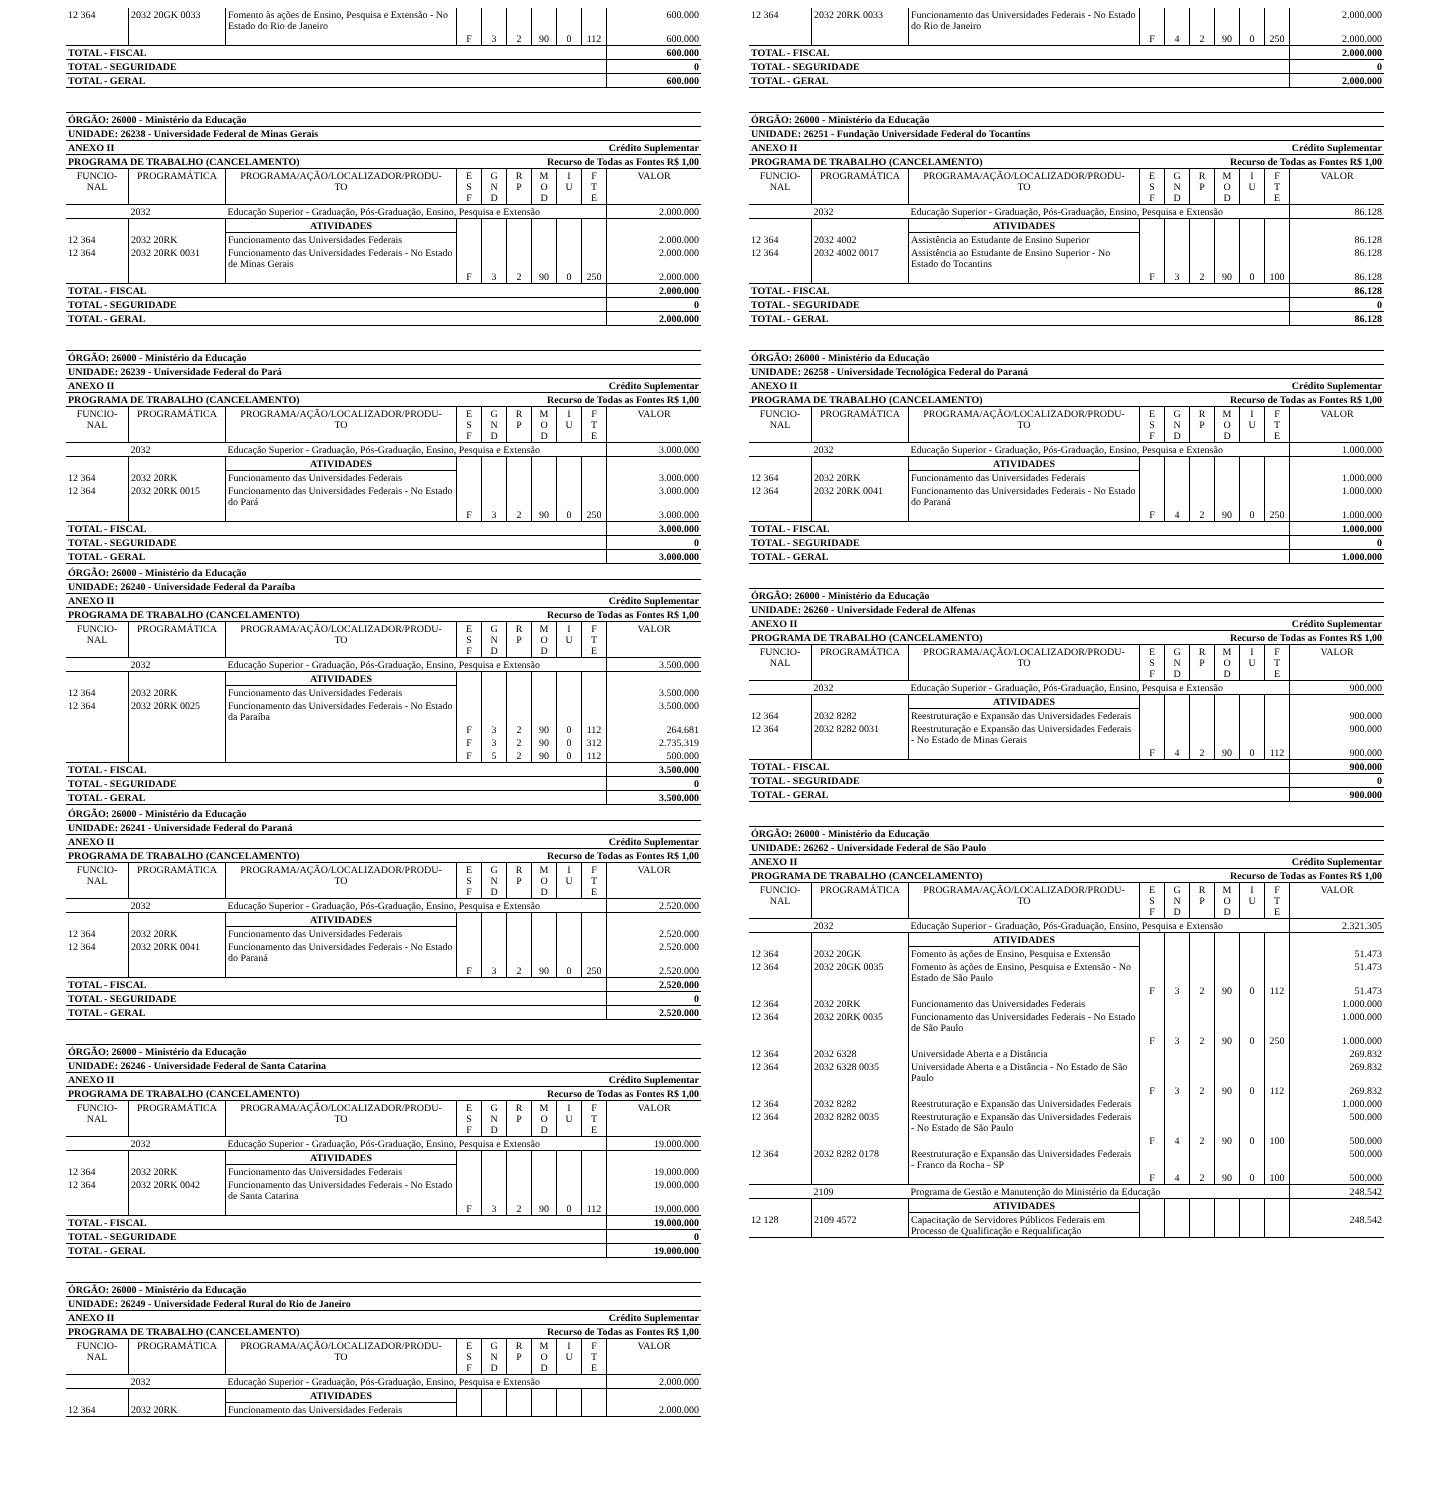| 12 364 | 2032 20GK 0033 | Fomento às ações de Ensino, Pesquisa e Extensão - No Estado do Rio de Janeiro | | | | | | | 600.000 |
| | | | F | 3 | 2 | 90 | 0 | 112 | 600.000 |
| TOTAL - FISCAL | | | | | | | | | 600.000 |
| TOTAL - SEGURIDADE | | | | | | | | | 0 |
| TOTAL - GERAL | | | | | | | | | 600.000 |
ÓRGÃO: 26000 - Ministério da Educação
UNIDADE: 26238 - Universidade Federal de Minas Gerais
ANEXO II Crédito Suplementar
PROGRAMA DE TRABALHO (CANCELAMENTO) Recurso de Todas as Fontes R$ 1,00
| FUNCIO- NAL | PROGRAMÁTICA | PROGRAMA/AÇÃO/LOCALIZADOR/PRODU- TO | E S F | G N D | R P | M O D | I U | F T E | VALOR |
| --- | --- | --- | --- | --- | --- | --- | --- | --- | --- |
| | 2032 | Educação Superior - Graduação, Pós-Graduação, Ensino, Pesquisa e Extensão | | | | | | | 2.000.000 |
| | | ATIVIDADES | | | | | | | |
| 12 364 | 2032 20RK | Funcionamento das Universidades Federais | | | | | | | 2.000.000 |
| 12 364 | 2032 20RK 0031 | Funcionamento das Universidades Federais - No Estado de Minas Gerais | | | | | | | 2.000.000 |
| | | | F | 3 | 2 | 90 | 0 | 250 | 2.000.000 |
| TOTAL - FISCAL | | | | | | | | | 2.000.000 |
| TOTAL - SEGURIDADE | | | | | | | | | 0 |
| TOTAL - GERAL | | | | | | | | | 2.000.000 |
ÓRGÃO: 26000 - Ministério da Educação
UNIDADE: 26239 - Universidade Federal do Pará
ANEXO II Crédito Suplementar
PROGRAMA DE TRABALHO (CANCELAMENTO) Recurso de Todas as Fontes R$ 1,00
| FUNCIO- NAL | PROGRAMÁTICA | PROGRAMA/AÇÃO/LOCALIZADOR/PRODU- TO | E S F | G N D | R P | M O D | I U | F T E | VALOR |
| --- | --- | --- | --- | --- | --- | --- | --- | --- | --- |
| | 2032 | Educação Superior - Graduação, Pós-Graduação, Ensino, Pesquisa e Extensão | | | | | | | 3.000.000 |
| | | ATIVIDADES | | | | | | | |
| 12 364 | 2032 20RK | Funcionamento das Universidades Federais | | | | | | | 3.000.000 |
| 12 364 | 2032 20RK 0015 | Funcionamento das Universidades Federais - No Estado do Pará | | | | | | | 3.000.000 |
| | | | F | 3 | 2 | 90 | 0 | 250 | 3.000.000 |
| TOTAL - FISCAL | | | | | | | | | 3.000.000 |
| TOTAL - SEGURIDADE | | | | | | | | | 0 |
| TOTAL - GERAL | | | | | | | | | 3.000.000 |
ÓRGÃO: 26000 - Ministério da Educação
UNIDADE: 26240 - Universidade Federal da Paraíba
ANEXO II Crédito Suplementar
PROGRAMA DE TRABALHO (CANCELAMENTO) Recurso de Todas as Fontes R$ 1,00
| FUNCIO- NAL | PROGRAMÁTICA | PROGRAMA/AÇÃO/LOCALIZADOR/PRODU- TO | E S F | G N D | R P | M O D | I U | F T E | VALOR |
| --- | --- | --- | --- | --- | --- | --- | --- | --- | --- |
| | 2032 | Educação Superior - Graduação, Pós-Graduação, Ensino, Pesquisa e Extensão | | | | | | | 3.500.000 |
| | | ATIVIDADES | | | | | | | |
| 12 364 | 2032 20RK | Funcionamento das Universidades Federais | | | | | | | 3.500.000 |
| 12 364 | 2032 20RK 0025 | Funcionamento das Universidades Federais - No Estado da Paraíba | | | | | | | 3.500.000 |
| | | | F | 3 | 2 | 90 | 0 | 112 | 264.681 |
| | | | F | 3 | 2 | 90 | 0 | 312 | 2.735.319 |
| | | | F | 5 | 2 | 90 | 0 | 112 | 500.000 |
| TOTAL - FISCAL | | | | | | | | | 3.500.000 |
| TOTAL - SEGURIDADE | | | | | | | | | 0 |
| TOTAL - GERAL | | | | | | | | | 3.500.000 |
ÓRGÃO: 26000 - Ministério da Educação
UNIDADE: 26241 - Universidade Federal do Paraná
ANEXO II Crédito Suplementar
PROGRAMA DE TRABALHO (CANCELAMENTO) Recurso de Todas as Fontes R$ 1,00
| FUNCIO- NAL | PROGRAMÁTICA | PROGRAMA/AÇÃO/LOCALIZADOR/PRODU- TO | E S F | G N D | R P | M O D | I U | F T E | VALOR |
| --- | --- | --- | --- | --- | --- | --- | --- | --- | --- |
| | 2032 | Educação Superior - Graduação, Pós-Graduação, Ensino, Pesquisa e Extensão | | | | | | | 2.520.000 |
| | | ATIVIDADES | | | | | | | |
| 12 364 | 2032 20RK | Funcionamento das Universidades Federais | | | | | | | 2.520.000 |
| 12 364 | 2032 20RK 0041 | Funcionamento das Universidades Federais - No Estado do Paraná | | | | | | | 2.520.000 |
| | | | F | 3 | 2 | 90 | 0 | 250 | 2.520.000 |
| TOTAL - FISCAL | | | | | | | | | 2.520.000 |
| TOTAL - SEGURIDADE | | | | | | | | | 0 |
| TOTAL - GERAL | | | | | | | | | 2.520.000 |
ÓRGÃO: 26000 - Ministério da Educação
UNIDADE: 26246 - Universidade Federal de Santa Catarina
ANEXO II Crédito Suplementar
PROGRAMA DE TRABALHO (CANCELAMENTO) Recurso de Todas as Fontes R$ 1,00
| FUNCIO- NAL | PROGRAMÁTICA | PROGRAMA/AÇÃO/LOCALIZADOR/PRODU- TO | E S F | G N D | R P | M O D | I U | F T E | VALOR |
| --- | --- | --- | --- | --- | --- | --- | --- | --- | --- |
| | 2032 | Educação Superior - Graduação, Pós-Graduação, Ensino, Pesquisa e Extensão | | | | | | | 19.000.000 |
| | | ATIVIDADES | | | | | | | |
| 12 364 | 2032 20RK | Funcionamento das Universidades Federais | | | | | | | 19.000.000 |
| 12 364 | 2032 20RK 0042 | Funcionamento das Universidades Federais - No Estado de Santa Catarina | | | | | | | 19.000.000 |
| | | | F | 3 | 2 | 90 | 0 | 112 | 19.000.000 |
| TOTAL - FISCAL | | | | | | | | | 19.000.000 |
| TOTAL - SEGURIDADE | | | | | | | | | 0 |
| TOTAL - GERAL | | | | | | | | | 19.000.000 |
ÓRGÃO: 26000 - Ministério da Educação
UNIDADE: 26249 - Universidade Federal Rural do Rio de Janeiro
ANEXO II Crédito Suplementar
PROGRAMA DE TRABALHO (CANCELAMENTO) Recurso de Todas as Fontes R$ 1,00
| FUNCIO- NAL | PROGRAMÁTICA | PROGRAMA/AÇÃO/LOCALIZADOR/PRODU- TO | E S F | G N D | R P | M O D | I U | F T E | VALOR |
| --- | --- | --- | --- | --- | --- | --- | --- | --- | --- |
| | 2032 | Educação Superior - Graduação, Pós-Graduação, Ensino, Pesquisa e Extensão | | | | | | | 2.000.000 |
| | | ATIVIDADES | | | | | | | |
| 12 364 | 2032 20RK | Funcionamento das Universidades Federais | | | | | | | 2.000.000 |
| 12 364 | 2032 20RK 0033 | Funcionamento das Universidades Federais - No Estado do Rio de Janeiro | | | | | | | 2.000.000 |
| | | | F | 4 | 2 | 90 | 0 | 250 | 2.000.000 |
| TOTAL - FISCAL | | | | | | | | | 2.000.000 |
| TOTAL - SEGURIDADE | | | | | | | | | 0 |
| TOTAL - GERAL | | | | | | | | | 2.000.000 |
ÓRGÃO: 26000 - Ministério da Educação
UNIDADE: 26251 - Fundação Universidade Federal do Tocantins
ANEXO II Crédito Suplementar
PROGRAMA DE TRABALHO (CANCELAMENTO) Recurso de Todas as Fontes R$ 1,00
| FUNCIO- NAL | PROGRAMÁTICA | PROGRAMA/AÇÃO/LOCALIZADOR/PRODU- TO | E S F | G N D | R P | M O D | I U | F T E | VALOR |
| --- | --- | --- | --- | --- | --- | --- | --- | --- | --- |
| | 2032 | Educação Superior - Graduação, Pós-Graduação, Ensino, Pesquisa e Extensão | | | | | | | 86.128 |
| | | ATIVIDADES | | | | | | | |
| 12 364 | 2032 4002 | Assistência ao Estudante de Ensino Superior | | | | | | | 86.128 |
| 12 364 | 2032 4002 0017 | Assistência ao Estudante de Ensino Superior - No Estado do Tocantins | | | | | | | 86.128 |
| | | | F | 3 | 2 | 90 | 0 | 100 | 86.128 |
| TOTAL - FISCAL | | | | | | | | | 86.128 |
| TOTAL - SEGURIDADE | | | | | | | | | 0 |
| TOTAL - GERAL | | | | | | | | | 86.128 |
ÓRGÃO: 26000 - Ministério da Educação
UNIDADE: 26258 - Universidade Tecnológica Federal do Paraná
ANEXO II Crédito Suplementar
PROGRAMA DE TRABALHO (CANCELAMENTO) Recurso de Todas as Fontes R$ 1,00
| FUNCIO- NAL | PROGRAMÁTICA | PROGRAMA/AÇÃO/LOCALIZADOR/PRODU- TO | E S F | G N D | R P | M O D | I U | F T E | VALOR |
| --- | --- | --- | --- | --- | --- | --- | --- | --- | --- |
| | 2032 | Educação Superior - Graduação, Pós-Graduação, Ensino, Pesquisa e Extensão | | | | | | | 1.000.000 |
| | | ATIVIDADES | | | | | | | |
| 12 364 | 2032 20RK | Funcionamento das Universidades Federais | | | | | | | 1.000.000 |
| 12 364 | 2032 20RK 0041 | Funcionamento das Universidades Federais - No Estado do Paraná | | | | | | | 1.000.000 |
| | | | F | 4 | 2 | 90 | 0 | 250 | 1.000.000 |
| TOTAL - FISCAL | | | | | | | | | 1.000.000 |
| TOTAL - SEGURIDADE | | | | | | | | | 0 |
| TOTAL - GERAL | | | | | | | | | 1.000.000 |
ÓRGÃO: 26000 - Ministério da Educação
UNIDADE: 26260 - Universidade Federal de Alfenas
ANEXO II Crédito Suplementar
PROGRAMA DE TRABALHO (CANCELAMENTO) Recurso de Todas as Fontes R$ 1,00
| FUNCIO- NAL | PROGRAMÁTICA | PROGRAMA/AÇÃO/LOCALIZADOR/PRODU- TO | E S F | G N D | R P | M O D | I U | F T E | VALOR |
| --- | --- | --- | --- | --- | --- | --- | --- | --- | --- |
| | 2032 | Educação Superior - Graduação, Pós-Graduação, Ensino, Pesquisa e Extensão | | | | | | | 900.000 |
| | | ATIVIDADES | | | | | | | |
| 12 364 | 2032 8282 | Reestruturação e Expansão das Universidades Federais | | | | | | | 900.000 |
| 12 364 | 2032 8282 0031 | Reestruturação e Expansão das Universidades Federais - No Estado de Minas Gerais | | | | | | | 900.000 |
| | | | F | 4 | 2 | 90 | 0 | 112 | 900.000 |
| TOTAL - FISCAL | | | | | | | | | 900.000 |
| TOTAL - SEGURIDADE | | | | | | | | | 0 |
| TOTAL - GERAL | | | | | | | | | 900.000 |
ÓRGÃO: 26000 - Ministério da Educação
UNIDADE: 26262 - Universidade Federal de São Paulo
ANEXO II Crédito Suplementar
PROGRAMA DE TRABALHO (CANCELAMENTO) Recurso de Todas as Fontes R$ 1,00
| FUNCIO- NAL | PROGRAMÁTICA | PROGRAMA/AÇÃO/LOCALIZADOR/PRODU- TO | E S F | G N D | R P | M O D | I U | F T E | VALOR |
| --- | --- | --- | --- | --- | --- | --- | --- | --- | --- |
| | 2032 | Educação Superior - Graduação, Pós-Graduação, Ensino, Pesquisa e Extensão | | | | | | | 2.321.305 |
| | | ATIVIDADES | | | | | | | |
| 12 364 | 2032 20GK | Fomento às ações de Ensino, Pesquisa e Extensão | | | | | | | 51.473 |
| 12 364 | 2032 20GK 0035 | Fomento às ações de Ensino, Pesquisa e Extensão - No Estado de São Paulo | | | | | | | 51.473 |
| | | | F | 3 | 2 | 90 | 0 | 112 | 51.473 |
| 12 364 | 2032 20RK | Funcionamento das Universidades Federais | | | | | | | 1.000.000 |
| 12 364 | 2032 20RK 0035 | Funcionamento das Universidades Federais - No Estado de São Paulo | | | | | | | 1.000.000 |
| | | | F | 3 | 2 | 90 | 0 | 250 | 1.000.000 |
| 12 364 | 2032 6328 | Universidade Aberta e a Distância | | | | | | | 269.832 |
| 12 364 | 2032 6328 0035 | Universidade Aberta e a Distância - No Estado de São Paulo | | | | | | | 269.832 |
| | | | F | 3 | 2 | 90 | 0 | 112 | 269.832 |
| 12 364 | 2032 8282 | Reestruturação e Expansão das Universidades Federais | | | | | | | 1.000.000 |
| 12 364 | 2032 8282 0035 | Reestruturação e Expansão das Universidades Federais - No Estado de São Paulo | | | | | | | 500.000 |
| | | | F | 4 | 2 | 90 | 0 | 100 | 500.000 |
| 12 364 | 2032 8282 0178 | Reestruturação e Expansão das Universidades Federais - Franco da Rocha - SP | | | | | | | 500.000 |
| | | | F | 4 | 2 | 90 | 0 | 100 | 500.000 |
| | 2109 | Programa de Gestão e Manutenção do Ministério da Educação | | | | | | | 248.542 |
| | | ATIVIDADES | | | | | | | |
| 12 128 | 2109 4572 | Capacitação de Servidores Públicos Federais em Processo de Qualificação e Requalificação | | | | | | | 248.542 |